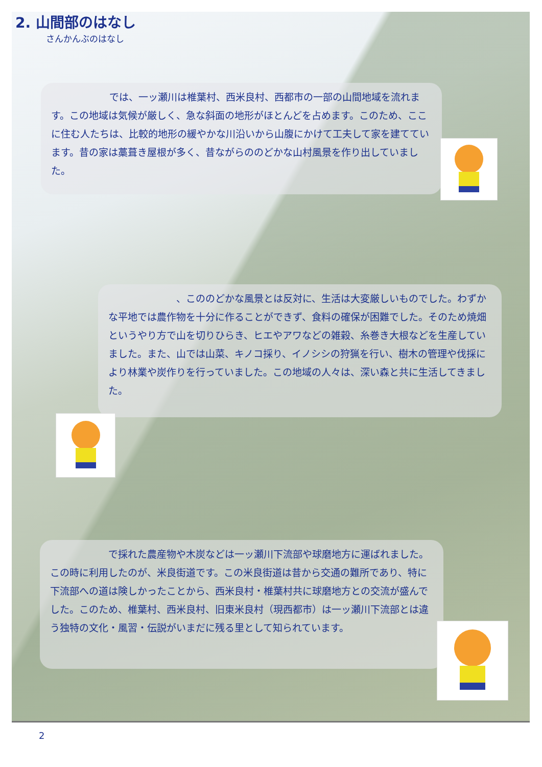2. 山間部のはなし
さんかんぶのはなし
　　　　　　では、一ッ瀬川は椎葉村、西米良村、西都市の一部の山間地域を流れます。この地域は気候が厳しく、急な斜面の地形がほとんどを占めます。このため、ここに住む人たちは、比較的地形の緩やかな川沿いから山腹にかけて工夫して家を建てています。昔の家は藁葺き屋根が多く、昔ながらののどかな山村風景を作り出していました。
　　　　　　　、こののどかな風景とは反対に、生活は大変厳しいものでした。わずかな平地では農作物を十分に作ることができず、食料の確保が困難でした。そのため焼畑というやり方で山を切りひらき、ヒエやアワなどの雑穀、糸巻き大根などを生産していました。また、山では山菜、キノコ採り、イノシシの狩猟を行い、樹木の管理や伐採により林業や炭作りを行っていました。この地域の人々は、深い森と共に生活してきました。
　　　　　　で採れた農産物や木炭などは一ッ瀬川下流部や球磨地方に運ばれました。この時に利用したのが、米良街道です。この米良街道は昔から交通の難所であり、特に下流部への道は険しかったことから、西米良村・椎葉村共に球磨地方との交流が盛んでした。このため、椎葉村、西米良村、旧東米良村（現西都市）は一ッ瀬川下流部とは違う独特の文化・風習・伝説がいまだに残る里として知られています。
2